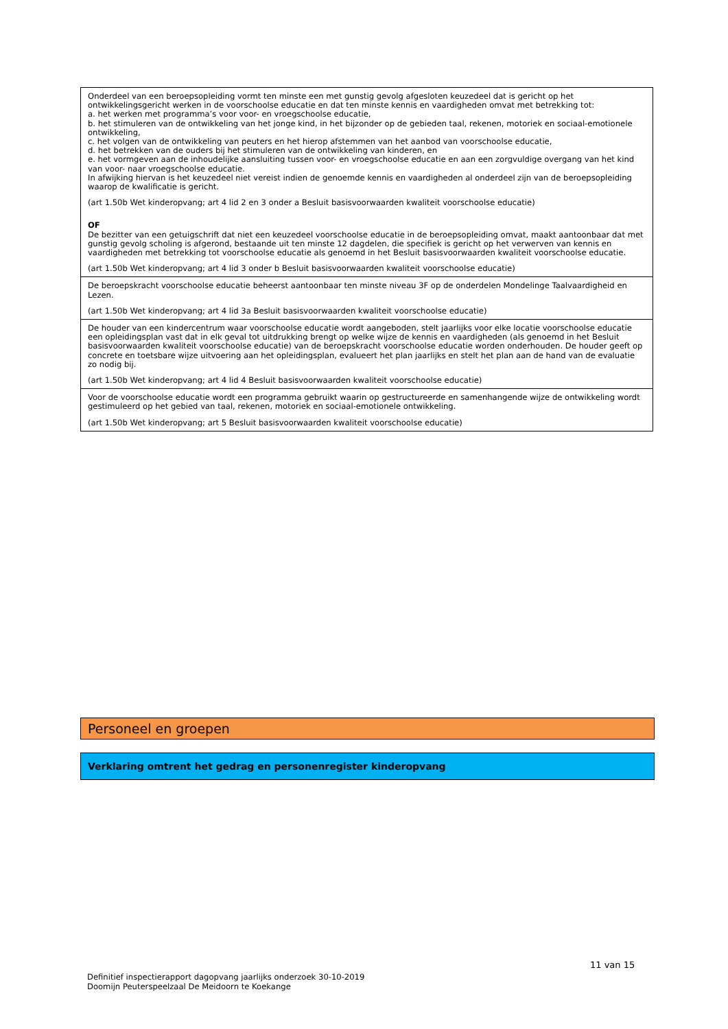| Onderdeel van een beroepsopleiding vormt ten minste een met gunstig gevolg afgesloten keuzedeel dat is gericht op het ontwikkelingsgericht werken in de voorschoolse educatie en dat ten minste kennis en vaardigheden omvat met betrekking tot: a. het werken met programma’s voor voor- en vroegschoolse educatie, b. het stimuleren van de ontwikkeling van het jonge kind, in het bijzonder op de gebieden taal, rekenen, motoriek en sociaal-emotionele ontwikkeling, c. het volgen van de ontwikkeling van peuters en het hierop afstemmen van het aanbod van voorschoolse educatie, d. het betrekken van de ouders bij het stimuleren van de ontwikkeling van kinderen, en e. het vormgeven aan de inhoudelijke aansluiting tussen voor- en vroegschoolse educatie en aan een zorgvuldige overgang van het kind van voor- naar vroegschoolse educatie. In afwijking hiervan is het keuzedeel niet vereist indien de genoemde kennis en vaardigheden al onderdeel zijn van de beroepsopleiding waarop de kwalificatie is gericht. (art 1.50b Wet kinderopvang; art 4 lid 2 en 3 onder a Besluit basisvoorwaarden kwaliteit voorschoolse educatie) OF De bezitter van een getuigschrift dat niet een keuzedeel voorschoolse educatie in de beroepsopleiding omvat, maakt aantoonbaar dat met gunstig gevolg scholing is afgerond, bestaande uit ten minste 12 dagdelen, die specifiek is gericht op het verwerven van kennis en vaardigheden met betrekking tot voorschoolse educatie als genoemd in het Besluit basisvoorwaarden kwaliteit voorschoolse educatie. (art 1.50b Wet kinderopvang; art 4 lid 3 onder b Besluit basisvoorwaarden kwaliteit voorschoolse educatie) |
| De beroepskracht voorschoolse educatie beheerst aantoonbaar ten minste niveau 3F op de onderdelen Mondelinge Taalvaardigheid en Lezen. (art 1.50b Wet kinderopvang; art 4 lid 3a Besluit basisvoorwaarden kwaliteit voorschoolse educatie) |
| De houder van een kindercentrum waar voorschoolse educatie wordt aangeboden, stelt jaarlijks voor elke locatie voorschoolse educatie een opleidingsplan vast dat in elk geval tot uitdrukking brengt op welke wijze de kennis en vaardigheden (als genoemd in het Besluit basisvoorwaarden kwaliteit voorschoolse educatie) van de beroepskracht voorschoolse educatie worden onderhouden. De houder geeft op concrete en toetsbare wijze uitvoering aan het opleidingsplan, evalueert het plan jaarlijks en stelt het plan aan de hand van de evaluatie zo nodig bij. (art 1.50b Wet kinderopvang; art 4 lid 4 Besluit basisvoorwaarden kwaliteit voorschoolse educatie) |
| Voor de voorschoolse educatie wordt een programma gebruikt waarin op gestructureerde en samenhangende wijze de ontwikkeling wordt gestimuleerd op het gebied van taal, rekenen, motoriek en sociaal-emotionele ontwikkeling. (art 1.50b Wet kinderopvang; art 5 Besluit basisvoorwaarden kwaliteit voorschoolse educatie) |
Personeel en groepen
Verklaring omtrent het gedrag en personenregister kinderopvang
11 van 15
Definitief inspectierapport dagopvang jaarlijks onderzoek 30-10-2019
Doomijn Peuterspeelzaal De Meidoorn te Koekange